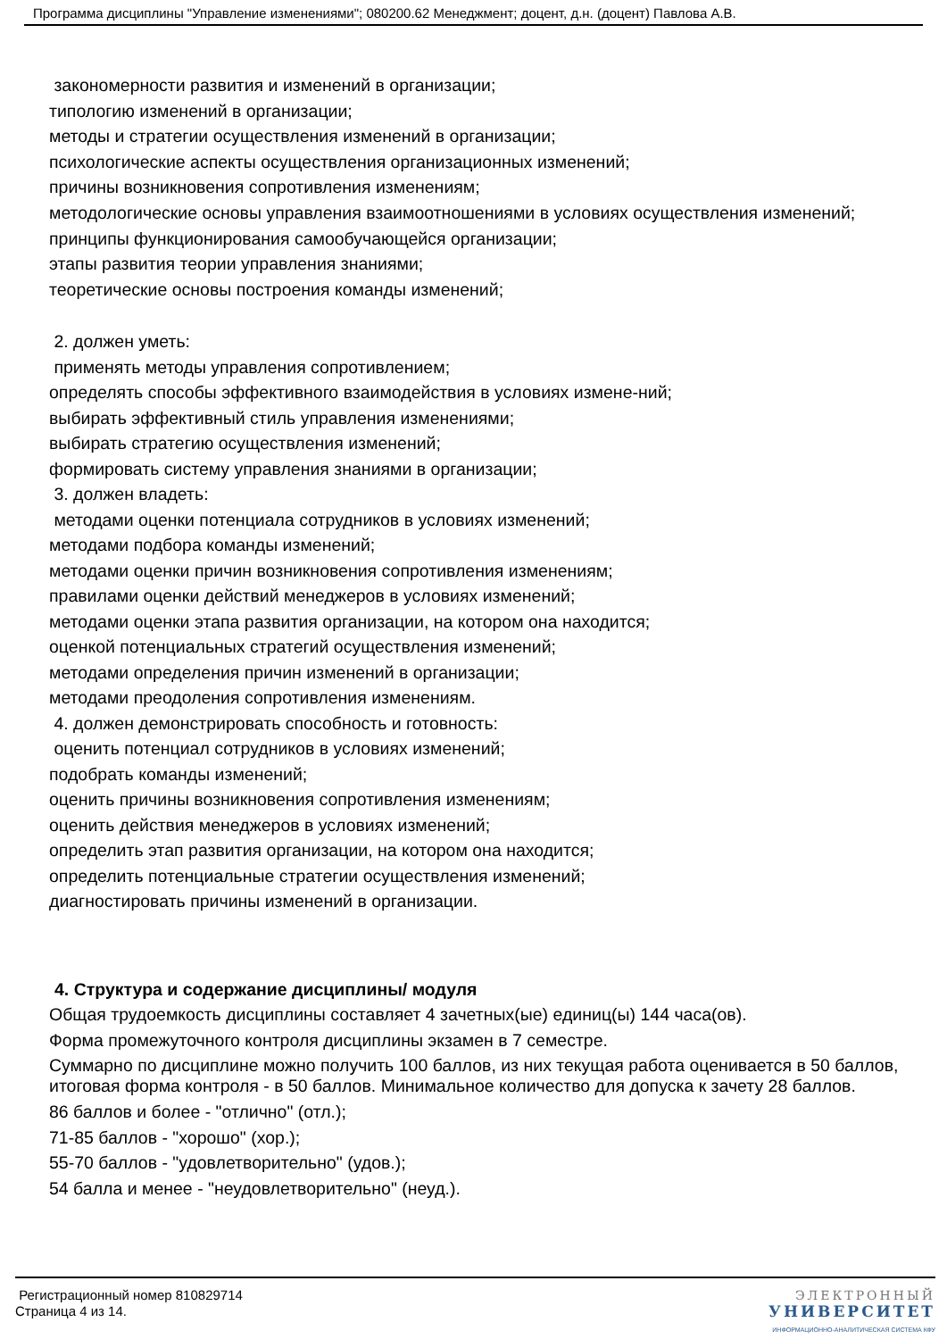Программа дисциплины "Управление изменениями"; 080200.62 Менеджмент; доцент, д.н. (доцент) Павлова А.В.
закономерности развития и изменений в организации;
типологию изменений в организации;
методы и стратегии осуществления изменений в организации;
психологические аспекты осуществления организационных изменений;
причины возникновения сопротивления изменениям;
методологические основы управления взаимоотношениями в условиях осуществления изменений;
принципы функционирования самообучающейся организации;
этапы развития теории управления знаниями;
теоретические основы построения команды изменений;
2. должен уметь:
применять методы управления сопротивлением;
определять способы эффективного взаимодействия в условиях измене-ний;
выбирать эффективный стиль управления изменениями;
выбирать стратегию осуществления изменений;
формировать систему управления знаниями в организации;
3. должен владеть:
методами оценки потенциала сотрудников в условиях изменений;
методами подбора команды изменений;
методами оценки причин возникновения сопротивления изменениям;
правилами оценки действий менеджеров в условиях изменений;
методами оценки этапа развития организации, на котором она находится;
оценкой потенциальных стратегий осуществления изменений;
методами определения причин изменений в организации;
методами преодоления сопротивления изменениям.
4. должен демонстрировать способность и готовность:
оценить потенциал сотрудников в условиях изменений;
подобрать команды изменений;
оценить причины возникновения сопротивления изменениям;
оценить действия менеджеров в условиях изменений;
определить этап развития организации, на котором она находится;
определить потенциальные стратегии осуществления изменений;
диагностировать причины изменений в организации.
4. Структура и содержание дисциплины/ модуля
Общая трудоемкость дисциплины составляет 4 зачетных(ые) единиц(ы) 144 часа(ов).
Форма промежуточного контроля дисциплины экзамен в 7 семестре.
Суммарно по дисциплине можно получить 100 баллов, из них текущая работа оценивается в 50 баллов, итоговая форма контроля - в 50 баллов. Минимальное количество для допуска к зачету 28 баллов.
86 баллов и более - "отлично" (отл.);
71-85 баллов - "хорошо" (хор.);
55-70 баллов - "удовлетворительно" (удов.);
54 балла и менее - "неудовлетворительно" (неуд.).
Регистрационный номер 810829714
Страница 4 из 14.
ЭЛЕКТРОННЫЙ
УНИВЕРСИТЕТ
ИНФОРМАЦИОННО-АНАЛИТИЧЕСКАЯ СИСТЕМА КФУ